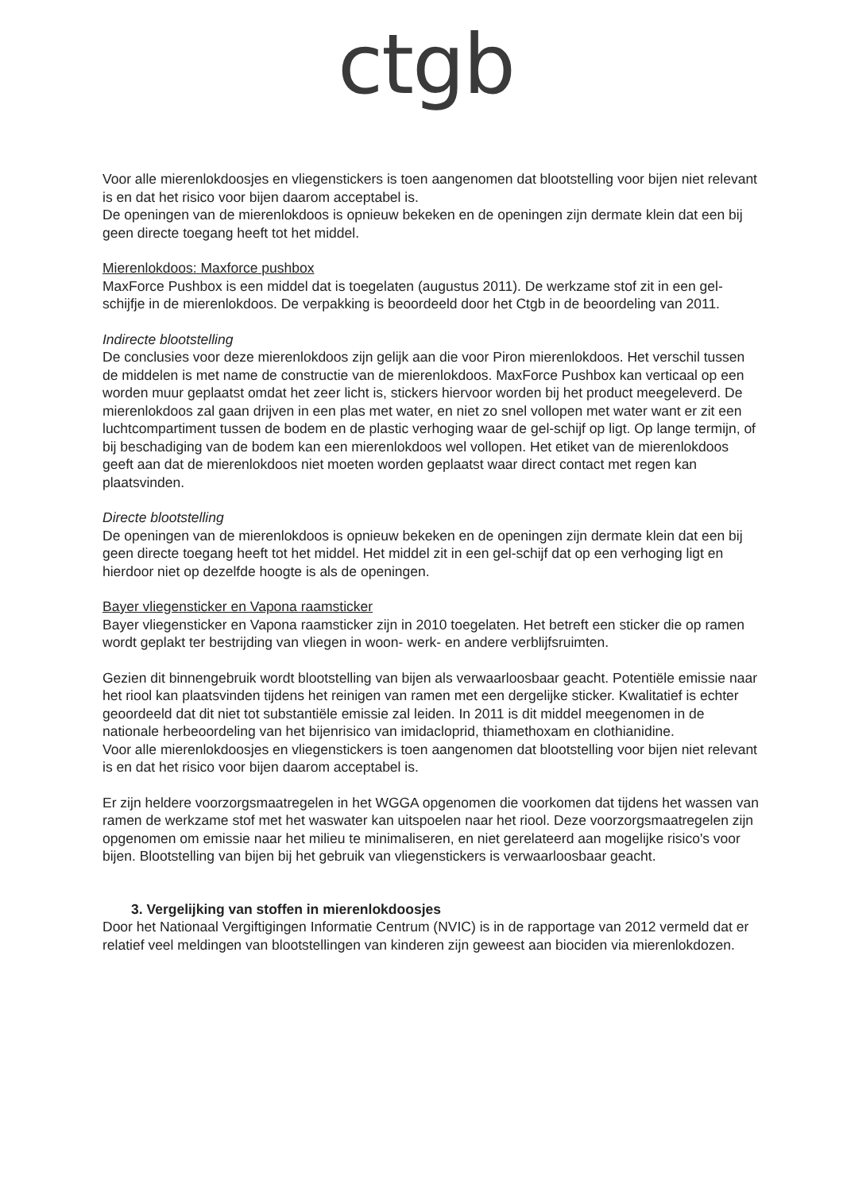ctgb
Voor alle mierenlokdoosjes en vliegenstickers is toen aangenomen dat blootstelling voor bijen niet relevant is en dat het risico voor bijen daarom acceptabel is.
De openingen van de mierenlokdoos is opnieuw bekeken en de openingen zijn dermate klein dat een bij geen directe toegang heeft tot het middel.
Mierenlokdoos: Maxforce pushbox
MaxForce Pushbox is een middel dat is toegelaten (augustus 2011). De werkzame stof zit in een gel-schijfje in de mierenlokdoos. De verpakking is beoordeeld door het Ctgb in de beoordeling van 2011.
Indirecte blootstelling
De conclusies voor deze mierenlokdoos zijn gelijk aan die voor Piron mierenlokdoos. Het verschil tussen de middelen is met name de constructie van de mierenlokdoos. MaxForce Pushbox kan verticaal op een worden muur geplaatst omdat het zeer licht is, stickers hiervoor worden bij het product meegeleverd. De mierenlokdoos zal gaan drijven in een plas met water, en niet zo snel vollopen met water want er zit een luchtcompartiment tussen de bodem en de plastic verhoging waar de gel-schijf op ligt. Op lange termijn, of bij beschadiging van de bodem kan een mierenlokdoos wel vollopen. Het etiket van de mierenlokdoos geeft aan dat de mierenlokdoos niet moeten worden geplaatst waar direct contact met regen kan plaatsvinden.
Directe blootstelling
De openingen van de mierenlokdoos is opnieuw bekeken en de openingen zijn dermate klein dat een bij geen directe toegang heeft tot het middel. Het middel zit in een gel-schijf dat op een verhoging ligt en hierdoor niet op dezelfde hoogte is als de openingen.
Bayer vliegensticker en Vapona raamsticker
Bayer vliegensticker en Vapona raamsticker zijn in 2010 toegelaten. Het betreft een sticker die op ramen wordt geplakt ter bestrijding van vliegen in woon- werk- en andere verblijfsruimten.
Gezien dit binnengebruik wordt blootstelling van bijen als verwaarloosbaar geacht. Potentiële emissie naar het riool kan plaatsvinden tijdens het reinigen van ramen met een dergelijke sticker. Kwalitatief is echter geoordeeld dat dit niet tot substantiële emissie zal leiden. In 2011 is dit middel meegenomen in de nationale herbeoordeling van het bijenrisico van imidacloprid, thiamethoxam en clothianidine.
Voor alle mierenlokdoosjes en vliegenstickers is toen aangenomen dat blootstelling voor bijen niet relevant is en dat het risico voor bijen daarom acceptabel is.
Er zijn heldere voorzorgsmaatregelen in het WGGA opgenomen die voorkomen dat tijdens het wassen van ramen de werkzame stof met het waswater kan uitspoelen naar het riool. Deze voorzorgsmaatregelen zijn opgenomen om emissie naar het milieu te minimaliseren, en niet gerelateerd aan mogelijke risico's voor bijen. Blootstelling van bijen bij het gebruik van vliegenstickers is verwaarloosbaar geacht.
3. Vergelijking van stoffen in mierenlokdoosjes
Door het Nationaal Vergiftigingen Informatie Centrum (NVIC) is in de rapportage van 2012 vermeld dat er relatief veel meldingen van blootstellingen van kinderen zijn geweest aan biociden via mierenlokdozen.